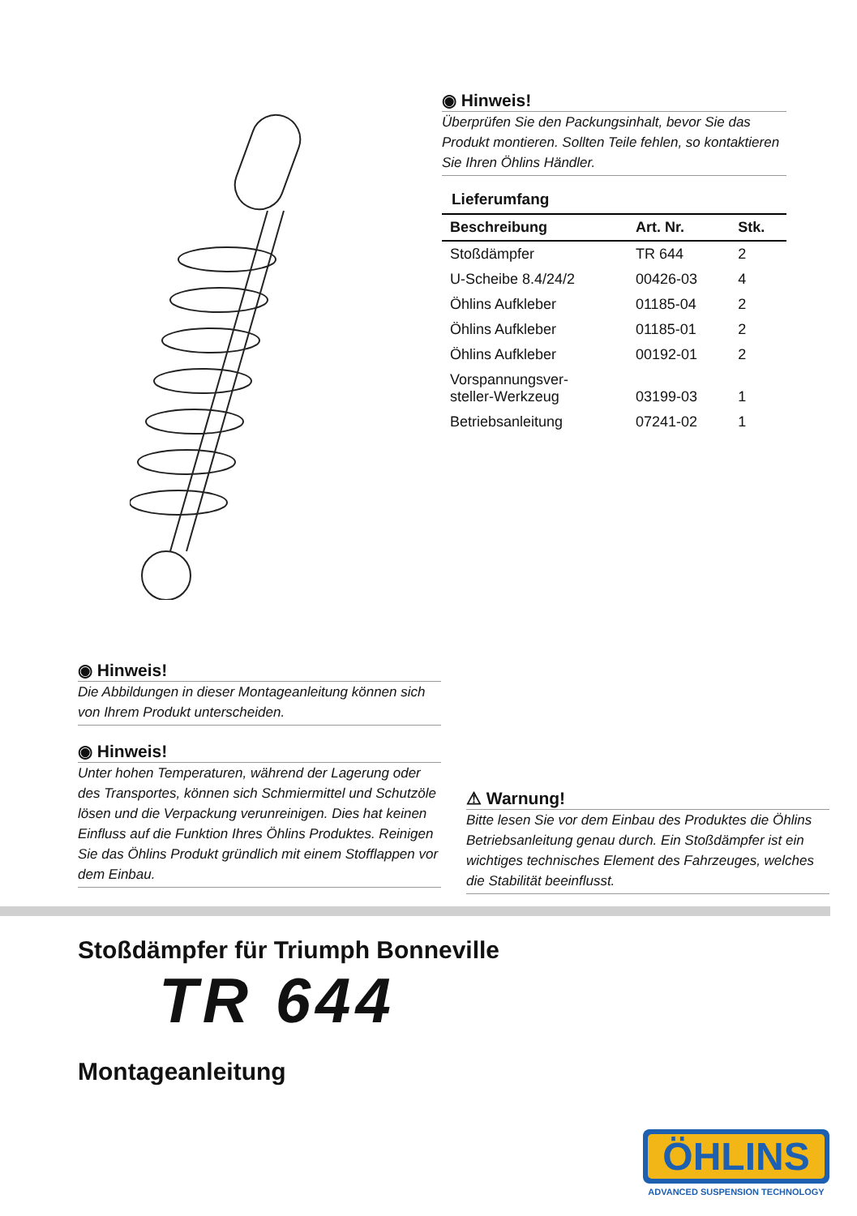◉ Hinweis!
Überprüfen Sie den Packungsinhalt, bevor Sie das Produkt montieren. Sollten Teile fehlen, so kontaktieren Sie Ihren Öhlins Händler.
Lieferumfang
| Beschreibung | Art. Nr. | Stk. |
| --- | --- | --- |
| Stoßdämpfer | TR 644 | 2 |
| U-Scheibe 8.4/24/2 | 00426-03 | 4 |
| Öhlins Aufkleber | 01185-04 | 2 |
| Öhlins Aufkleber | 01185-01 | 2 |
| Öhlins Aufkleber | 00192-01 | 2 |
| Vorspannungsver- steller-Werkzeug | 03199-03 | 1 |
| Betriebsanleitung | 07241-02 | 1 |
◉ Hinweis!
Die Abbildungen in dieser Montageanleitung können sich von Ihrem Produkt unterscheiden.
◉ Hinweis!
Unter hohen Temperaturen, während der Lagerung oder des Transportes, können sich Schmiermittel und Schutzöle lösen und die Verpackung verunreinigen. Dies hat keinen Einfluss auf die Funktion Ihres Öhlins Produktes. Reinigen Sie das Öhlins Produkt gründlich mit einem Stofflappen vor dem Einbau.
⚠ Warnung!
Bitte lesen Sie vor dem Einbau des Produktes die Öhlins Betriebsanleitung genau durch. Ein Stoßdämpfer ist ein wichtiges technisches Element des Fahrzeuges, welches die Stabilität beeinflusst.
Stoßdämpfer für Triumph Bonneville
TR 644
Montageanleitung
ÖHLINS
ADVANCED SUSPENSION TECHNOLOGY